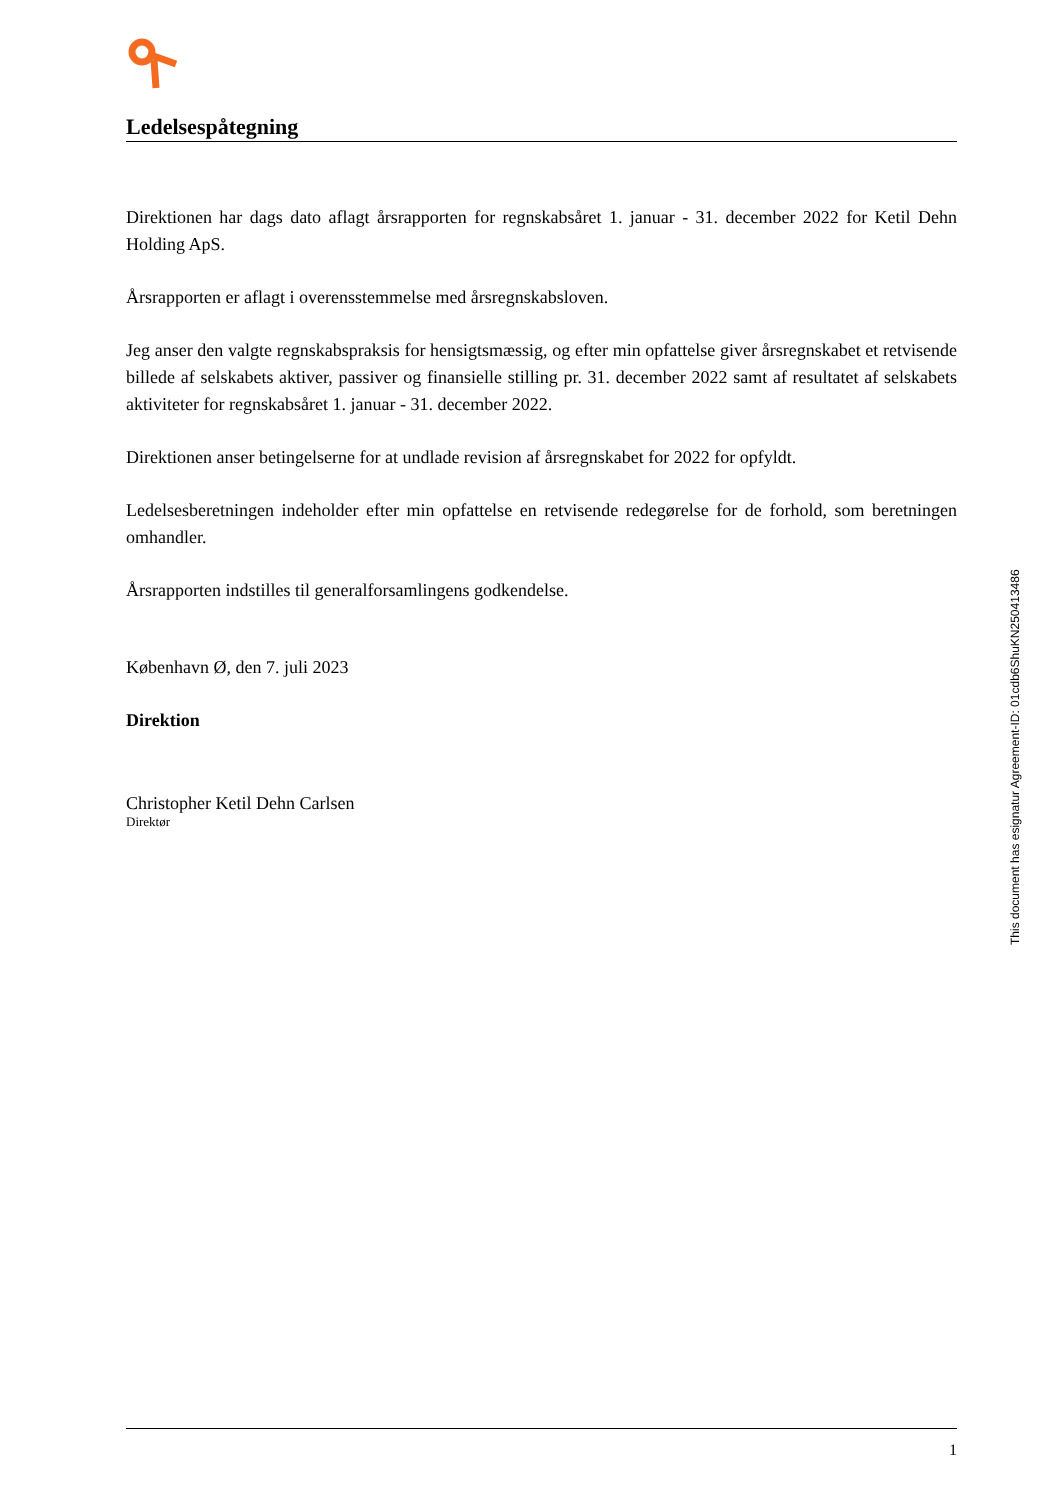Ledelsespåtegning
Direktionen har dags dato aflagt årsrapporten for regnskabsåret 1. januar - 31. december 2022 for Ketil Dehn Holding ApS.
Årsrapporten er aflagt i overensstemmelse med årsregnskabsloven.
Jeg anser den valgte regnskabspraksis for hensigtsmæssig, og efter min opfattelse giver årsregnskabet et retvisende billede af selskabets aktiver, passiver og finansielle stilling pr. 31. december 2022 samt af resultatet af selskabets aktiviteter for regnskabsåret 1. januar - 31. december 2022.
Direktionen anser betingelserne for at undlade revision af årsregnskabet for 2022 for opfyldt.
Ledelsesberetningen indeholder efter min opfattelse en retvisende redegørelse for de forhold, som beretningen omhandler.
Årsrapporten indstilles til generalforsamlingens godkendelse.
København Ø, den 7. juli 2023
Direktion
Christopher Ketil Dehn Carlsen
Direktør
This document has esignatur Agreement-ID: 01cdb6ShuKN250413486
1